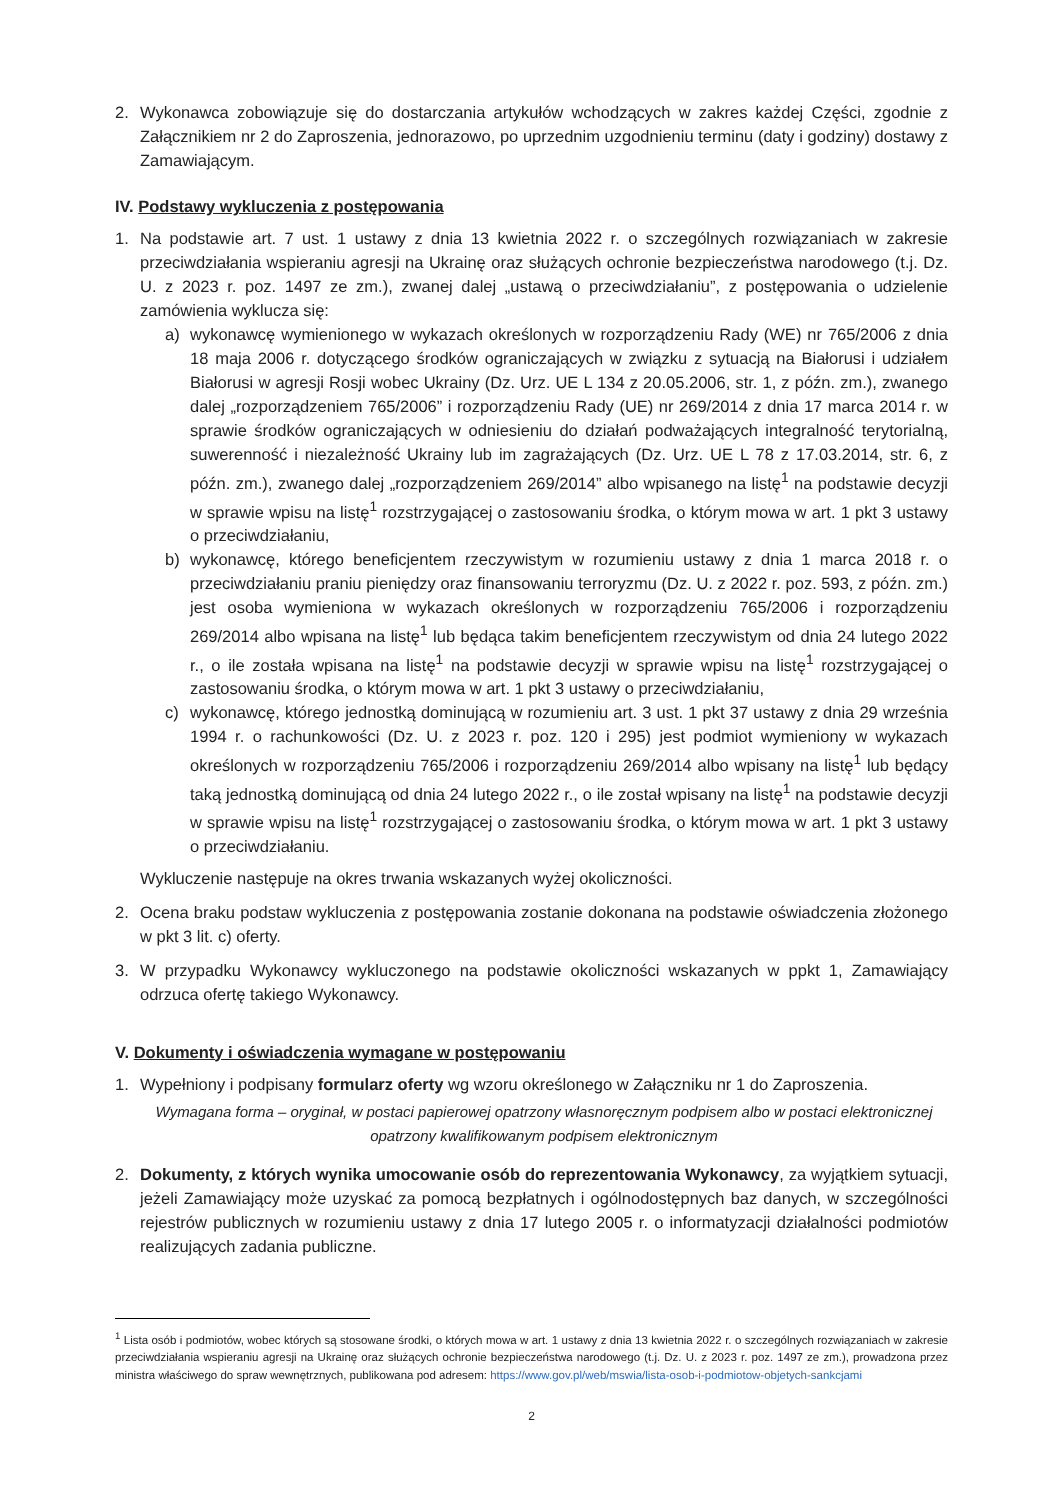2. Wykonawca zobowiązuje się do dostarczania artykułów wchodzących w zakres każdej Części, zgodnie z Załącznikiem nr 2 do Zaproszenia, jednorazowo, po uprzednim uzgodnieniu terminu (daty i godziny) dostawy z Zamawiającym.
IV. Podstawy wykluczenia z postępowania
1. Na podstawie art. 7 ust. 1 ustawy z dnia 13 kwietnia 2022 r. o szczególnych rozwiązaniach w zakresie przeciwdziałania wspieraniu agresji na Ukrainę oraz służących ochronie bezpieczeństwa narodowego (t.j. Dz. U. z 2023 r. poz. 1497 ze zm.), zwanej dalej „ustawą o przeciwdziałaniu”, z postępowania o udzielenie zamówienia wyklucza się:
a) wykonawcę wymienionego w wykazach określonych w rozporządzeniu Rady (WE) nr 765/2006 z dnia 18 maja 2006 r. dotyczącego środków ograniczających w związku z sytuacją na Białorusi i udziałem Białorusi w agresji Rosji wobec Ukrainy (Dz. Urz. UE L 134 z 20.05.2006, str. 1, z późn. zm.), zwanego dalej „rozporządzeniem 765/2006” i rozporządzeniu Rady (UE) nr 269/2014 z dnia 17 marca 2014 r. w sprawie środków ograniczających w odniesieniu do działań podważających integralność terytorialną, suwerenność i niezależność Ukrainy lub im zagrażających (Dz. Urz. UE L 78 z 17.03.2014, str. 6, z późn. zm.), zwanego dalej „rozporządzeniem 269/2014” albo wpisanego na listę<sup>1</sup> na podstawie decyzji w sprawie wpisu na listę<sup>1</sup> rozstrzygającej o zastosowaniu środka, o którym mowa w art. 1 pkt 3 ustawy o przeciwdziałaniu,
b) wykonawcę, którego beneficjentem rzeczywistym w rozumieniu ustawy z dnia 1 marca 2018 r. o przeciwdziałaniu praniu pieniędzy oraz finansowaniu terroryzmu (Dz. U. z 2022 r. poz. 593, z późn. zm.) jest osoba wymieniona w wykazach określonych w rozporządzeniu 765/2006 i rozporządzeniu 269/2014 albo wpisana na listę<sup>1</sup> lub będąca takim beneficjentem rzeczywistym od dnia 24 lutego 2022 r., o ile została wpisana na listę<sup>1</sup> na podstawie decyzji w sprawie wpisu na listę<sup>1</sup> rozstrzygającej o zastosowaniu środka, o którym mowa w art. 1 pkt 3 ustawy o przeciwdziałaniu,
c) wykonawcę, którego jednostką dominującą w rozumieniu art. 3 ust. 1 pkt 37 ustawy z dnia 29 września 1994 r. o rachunkowości (Dz. U. z 2023 r. poz. 120 i 295) jest podmiot wymieniony w wykazach określonych w rozporządzeniu 765/2006 i rozporządzeniu 269/2014 albo wpisany na listę<sup>1</sup> lub będący taką jednostką dominującą od dnia 24 lutego 2022 r., o ile został wpisany na listę<sup>1</sup> na podstawie decyzji w sprawie wpisu na listę<sup>1</sup> rozstrzygającej o zastosowaniu środka, o którym mowa w art. 1 pkt 3 ustawy o przeciwdziałaniu.
Wykluczenie następuje na okres trwania wskazanych wyżej okoliczności.
2. Ocena braku podstaw wykluczenia z postępowania zostanie dokonana na podstawie oświadczenia złożonego w pkt 3 lit. c) oferty.
3. W przypadku Wykonawcy wykluczonego na podstawie okoliczności wskazanych w ppkt 1, Zamawiający odrzuca ofertę takiego Wykonawcy.
V. Dokumenty i oświadczenia wymagane w postępowaniu
1. Wypełniony i podpisany formularz oferty wg wzoru określonego w Załączniku nr 1 do Zaproszenia.
Wymagana forma – oryginał, w postaci papierowej opatrzony własnoręcznym podpisem albo w postaci elektronicznej opatrzony kwalifikowanym podpisem elektronicznym
2. Dokumenty, z których wynika umocowanie osób do reprezentowania Wykonawcy, za wyjątkiem sytuacji, jeżeli Zamawiający może uzyskać za pomocą bezpłatnych i ogólnodostępnych baz danych, w szczególności rejestrów publicznych w rozumieniu ustawy z dnia 17 lutego 2005 r. o informatyzacji działalności podmiotów realizujących zadania publiczne.
<sup>1</sup> Lista osób i podmiotów, wobec których są stosowane środki, o których mowa w art. 1 ustawy z dnia 13 kwietnia 2022 r. o szczególnych rozwiązaniach w zakresie przeciwdziałania wspieraniu agresji na Ukrainę oraz służących ochronie bezpieczeństwa narodowego (t.j. Dz. U. z 2023 r. poz. 1497 ze zm.), prowadzona przez ministra właściwego do spraw wewnętrznych, publikowana pod adresem: https://www.gov.pl/web/mswia/lista-osob-i-podmiotow-objetych-sankcjami
2